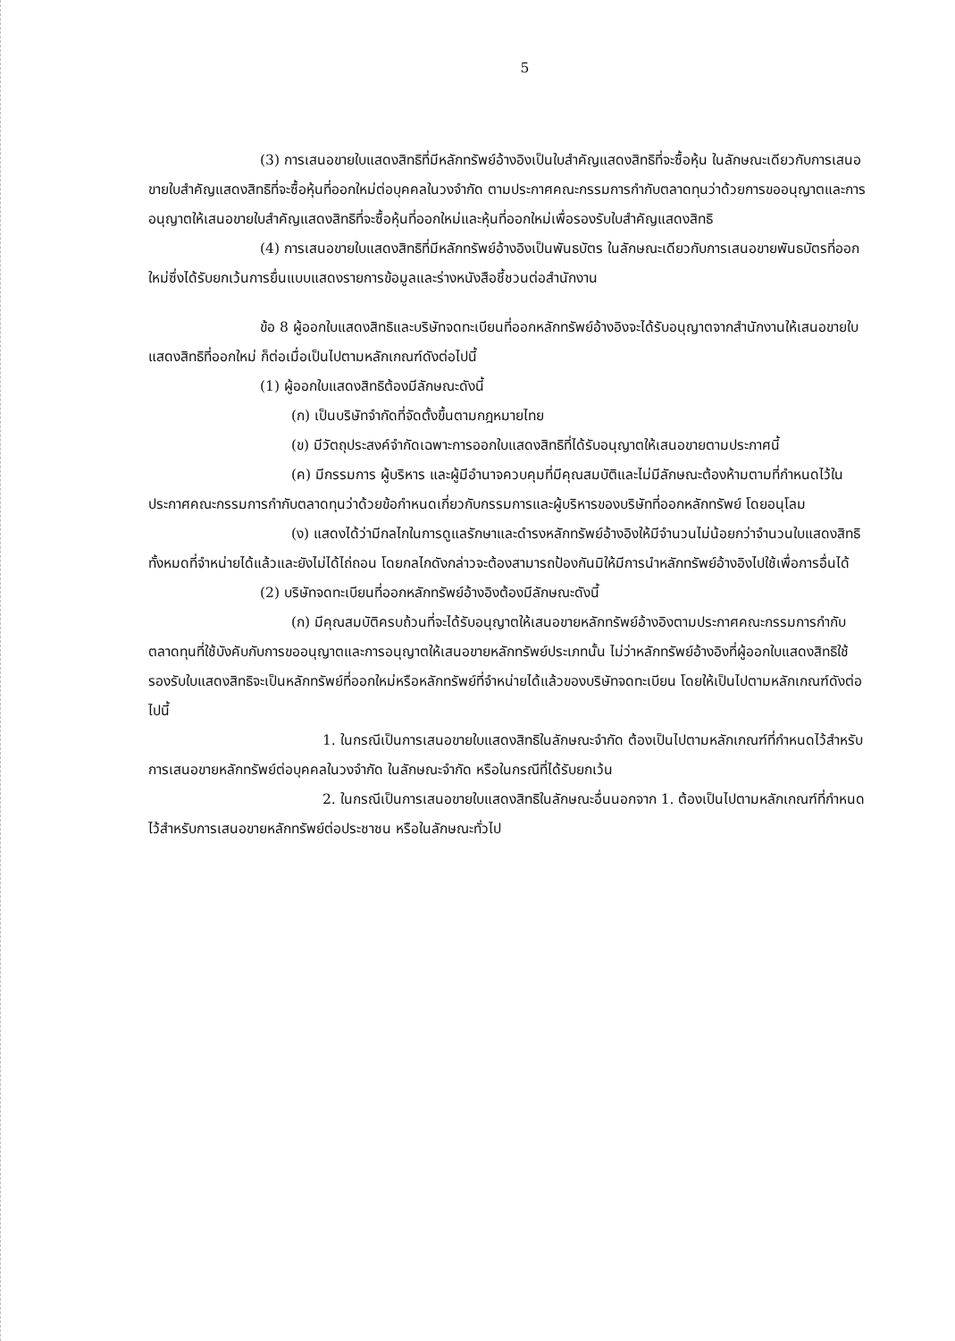5
(3) การเสนอขายใบแสดงสิทธิที่มีหลักทรัพย์อ้างอิงเป็นใบสำคัญแสดงสิทธิที่จะซื้อหุ้น ในลักษณะเดียวกับการเสนอขายใบสำคัญแสดงสิทธิที่จะซื้อหุ้นที่ออกใหม่ต่อบุคคลในวงจำกัด ตามประกาศคณะกรรมการกำกับตลาดทุนว่าด้วยการขออนุญาตและการอนุญาตให้เสนอขายใบสำคัญแสดงสิทธิที่จะซื้อหุ้นที่ออกใหม่และหุ้นที่ออกใหม่เพื่อรองรับใบสำคัญแสดงสิทธิ
(4) การเสนอขายใบแสดงสิทธิที่มีหลักทรัพย์อ้างอิงเป็นพันธบัตร ในลักษณะเดียวกับการเสนอขายพันธบัตรที่ออกใหม่ซึ่งได้รับยกเว้นการยื่นแบบแสดงรายการข้อมูลและร่างหนังสือชี้ชวนต่อสำนักงาน
ข้อ 8 ผู้ออกใบแสดงสิทธิและบริษัทจดทะเบียนที่ออกหลักทรัพย์อ้างอิงจะได้รับอนุญาตจากสำนักงานให้เสนอขายใบแสดงสิทธิที่ออกใหม่ ก็ต่อเมื่อเป็นไปตามหลักเกณฑ์ดังต่อไปนี้
(1) ผู้ออกใบแสดงสิทธิต้องมีลักษณะดังนี้
(ก) เป็นบริษัทจำกัดที่จัดตั้งขึ้นตามกฎหมายไทย
(ข) มีวัตถุประสงค์จำกัดเฉพาะการออกใบแสดงสิทธิที่ได้รับอนุญาตให้เสนอขายตามประกาศนี้
(ค) มีกรรมการ ผู้บริหาร และผู้มีอำนาจควบคุมที่มีคุณสมบัติและไม่มีลักษณะต้องห้ามตามที่กำหนดไว้ในประกาศคณะกรรมการกำกับตลาดทุนว่าด้วยข้อกำหนดเกี่ยวกับกรรมการและผู้บริหารของบริษัทที่ออกหลักทรัพย์ โดยอนุโลม
(ง) แสดงได้ว่ามีกลไกในการดูแลรักษาและดำรงหลักทรัพย์อ้างอิงให้มีจำนวนไม่น้อยกว่าจำนวนใบแสดงสิทธิทั้งหมดที่จำหน่ายได้แล้วและยังไม่ได้ไถ่ถอน โดยกลไกดังกล่าวจะต้องสามารถป้องกันมิให้มีการนำหลักทรัพย์อ้างอิงไปใช้เพื่อการอื่นได้
(2) บริษัทจดทะเบียนที่ออกหลักทรัพย์อ้างอิงต้องมีลักษณะดังนี้
(ก) มีคุณสมบัติครบถ้วนที่จะได้รับอนุญาตให้เสนอขายหลักทรัพย์อ้างอิงตามประกาศคณะกรรมการกำกับตลาดทุนที่ใช้บังคับกับการขออนุญาตและการอนุญาตให้เสนอขายหลักทรัพย์ประเภทนั้น ไม่ว่าหลักทรัพย์อ้างอิงที่ผู้ออกใบแสดงสิทธิใช้รองรับใบแสดงสิทธิจะเป็นหลักทรัพย์ที่ออกใหม่หรือหลักทรัพย์ที่จำหน่ายได้แล้วของบริษัทจดทะเบียน โดยให้เป็นไปตามหลักเกณฑ์ดังต่อไปนี้
1. ในกรณีเป็นการเสนอขายใบแสดงสิทธิในลักษณะจำกัด ต้องเป็นไปตามหลักเกณฑ์ที่กำหนดไว้สำหรับการเสนอขายหลักทรัพย์ต่อบุคคลในวงจำกัด ในลักษณะจำกัด หรือในกรณีที่ได้รับยกเว้น
2. ในกรณีเป็นการเสนอขายใบแสดงสิทธิในลักษณะอื่นนอกจาก 1. ต้องเป็นไปตามหลักเกณฑ์ที่กำหนดไว้สำหรับการเสนอขายหลักทรัพย์ต่อประชาชน หรือในลักษณะทั่วไป